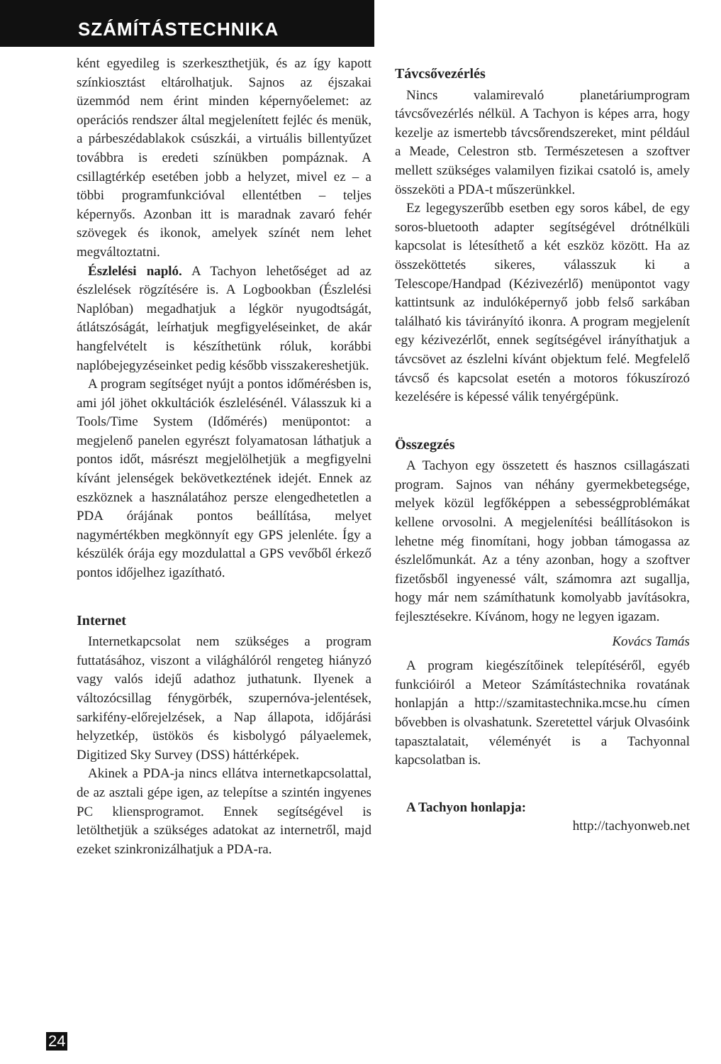SZÁMÍTÁSTECHNIKA
ként egyedileg is szerkeszthetjük, és az így kapott színkiosztást eltárolhatjuk. Sajnos az éjszakai üzemmód nem érint minden képernyőelemet: az operációs rendszer által megjelenített fejléc és menük, a párbeszédablakok csúszkái, a virtuális billentyűzet továbbra is eredeti színükben pompáznak. A csillagtérkép esetében jobb a helyzet, mivel ez – a többi programfunkcióval ellentétben – teljes képernyős. Azonban itt is maradnak zavaró fehér szövegek és ikonok, amelyek színét nem lehet megváltoztatni.
Észlelési napló. A Tachyon lehetőséget ad az észlelések rögzítésére is. A Logbookban (Észlelési Naplóban) megadhatjuk a légkör nyugodtságát, átlátszóságát, leírhatjuk megfigyeléseinket, de akár hangfelvételt is készíthetünk róluk, korábbi naplóbejegyzéseinket pedig később visszakereshetjük.
A program segítséget nyújt a pontos időmérésben is, ami jól jöhet okkultációk észlelésénél. Válasszuk ki a Tools/Time System (Időmérés) menüpontot: a megjelenő panelen egyrészt folyamatosan láthatjuk a pontos időt, másrészt megjelölhetjük a megfigyelni kívánt jelenségek bekövetkeztének idejét. Ennek az eszköznek a használatához persze elengedhetetlen a PDA órájának pontos beállítása, melyet nagymértékben megkönnyít egy GPS jelenléte. Így a készülék órája egy mozdulattal a GPS vevőből érkező pontos időjelhez igazítható.
Internet
Internetkapcsolat nem szükséges a program futtatásához, viszont a világhálóról rengeteg hiányzó vagy valós idejű adathoz juthatunk. Ilyenek a változócsillag fénygörbék, szupernóva-jelentések, sarkifény-előrejelzések, a Nap állapota, időjárási helyzetkép, üstökös és kisbolygó pályaelemek, Digitized Sky Survey (DSS) háttérképek.
Akinek a PDA-ja nincs ellátva internetkapcsolattal, de az asztali gépe igen, az telepítse a szintén ingyenes PC kliensprogramot. Ennek segítségével is letölthetjük a szükséges adatokat az internetről, majd ezeket szinkronizálhatjuk a PDA-ra.
Távcsővezérlés
Nincs valamirevaló planetáriumprogram távcsővezérlés nélkül. A Tachyon is képes arra, hogy kezelje az ismertebb távcsőrendszereket, mint például a Meade, Celestron stb. Természetesen a szoftver mellett szükséges valamilyen fizikai csatoló is, amely összeköti a PDA-t műszerünkkel.
Ez legegyszerűbb esetben egy soros kábel, de egy soros-bluetooth adapter segítségével drótnélküli kapcsolat is létesíthető a két eszköz között. Ha az összeköttetés sikeres, válasszuk ki a Telescope/Handpad (Kézivezérlő) menüpontot vagy kattintsunk az indulóképernyő jobb felső sarkában található kis távirányító ikonra. A program megjelenít egy kézivezérlőt, ennek segítségével irányíthatjuk a távcsövet az észlelni kívánt objektum felé. Megfelelő távcső és kapcsolat esetén a motoros fókuszírozó kezelésére is képessé válik tenyérgépünk.
Összegzés
A Tachyon egy összetett és hasznos csillagászati program. Sajnos van néhány gyermekbetegsége, melyek közül legfőképpen a sebességproblémákat kellene orvosolni. A megjelenítési beállításokon is lehetne még finomítani, hogy jobban támogassa az észlelőmunkát. Az a tény azonban, hogy a szoftver fizetősből ingyenessé vált, számomra azt sugallja, hogy már nem számíthatunk komolyabb javításokra, fejlesztésekre. Kívánom, hogy ne legyen igazam.
Kovács Tamás
A program kiegészítőinek telepítéséről, egyéb funkcióiról a Meteor Számítástechnika rovatának honlapján a http://szamitastechnika.mcse.hu címen bővebben is olvashatunk. Szeretettel várjuk Olvasóink tapasztalatait, véleményét is a Tachyonnal kapcsolatban is.
A Tachyon honlapja:
http://tachyonweb.net
24